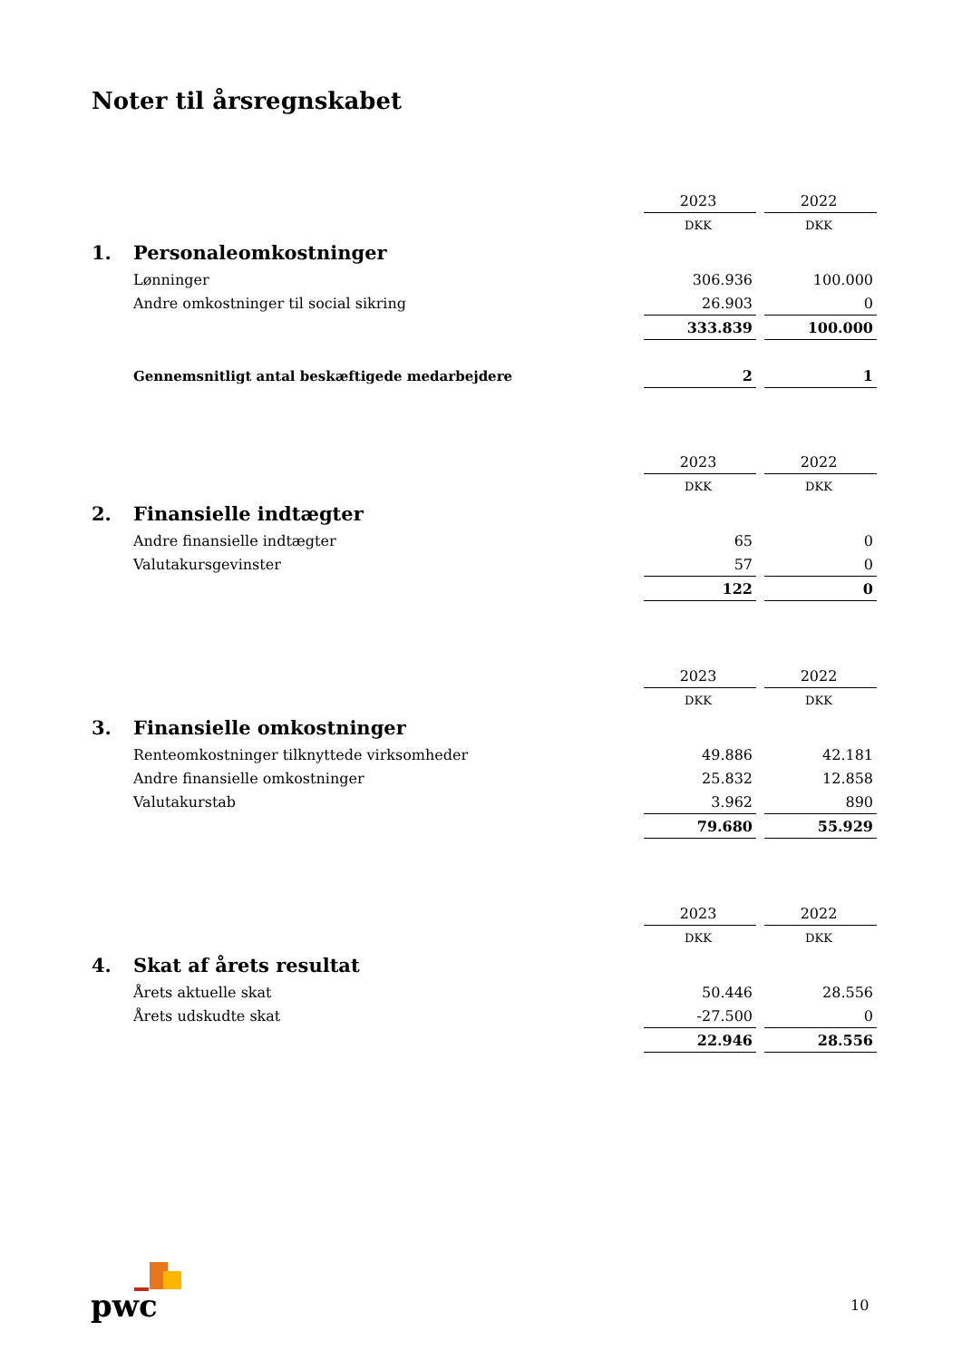Noter til årsregnskabet
| | | 2023 | | 2022 |
| | | DKK | | DKK |
| 1. | Personaleomkostninger | | | |
| | Lønninger | 306.936 | | 100.000 |
| | Andre omkostninger til social sikring | 26.903 | | 0 |
| | | 333.839 | | 100.000 |
| | Gennemsnitligt antal beskæftigede medarbejdere | 2 | | 1 |
| | | 2023 | | 2022 |
| | | DKK | | DKK |
| 2. | Finansielle indtægter | | | |
| | Andre finansielle indtægter | 65 | | 0 |
| | Valutakursgevinster | 57 | | 0 |
| | | 122 | | 0 |
| | | 2023 | | 2022 |
| | | DKK | | DKK |
| 3. | Finansielle omkostninger | | | |
| | Renteomkostninger tilknyttede virksomheder | 49.886 | | 42.181 |
| | Andre finansielle omkostninger | 25.832 | | 12.858 |
| | Valutakurstab | 3.962 | | 890 |
| | | 79.680 | | 55.929 |
| | | 2023 | | 2022 |
| | | DKK | | DKK |
| 4. | Skat af årets resultat | | | |
| | Årets aktuelle skat | 50.446 | | 28.556 |
| | Årets udskudte skat | -27.500 | | 0 |
| | | 22.946 | | 28.556 |
pwc 10